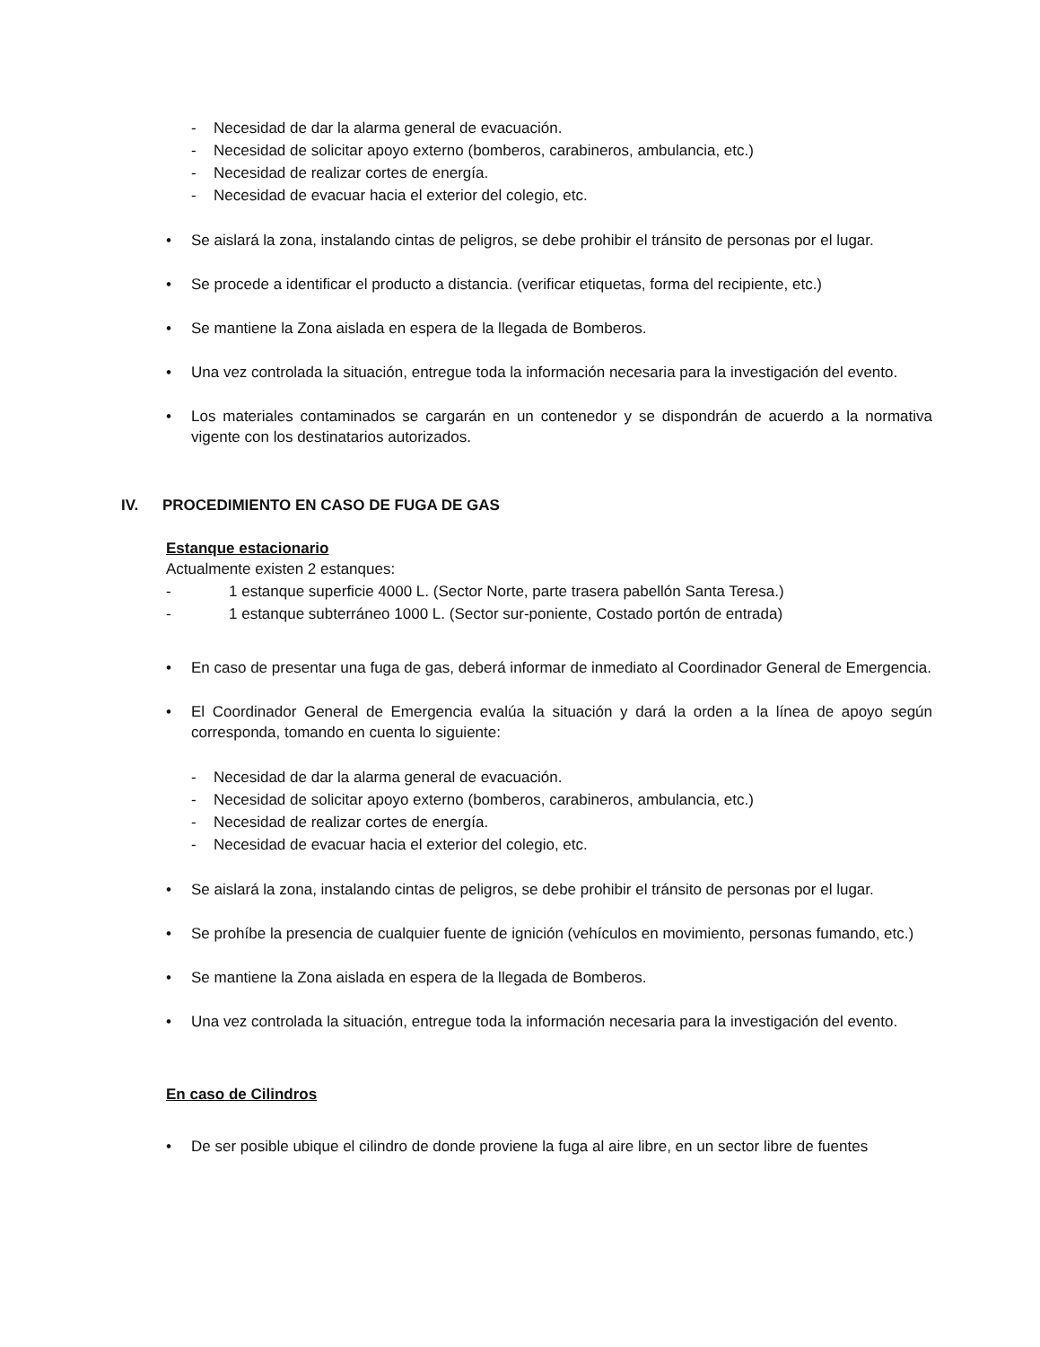- Necesidad de dar la alarma general de evacuación.
- Necesidad de solicitar apoyo externo (bomberos, carabineros, ambulancia, etc.)
- Necesidad de realizar cortes de energía.
- Necesidad de evacuar hacia el exterior del colegio, etc.
• Se aislará la zona, instalando cintas de peligros, se debe prohibir el tránsito de personas por el lugar.
• Se procede a identificar el producto a distancia. (verificar etiquetas, forma del recipiente, etc.)
• Se mantiene la Zona aislada en espera de la llegada de Bomberos.
• Una vez controlada la situación, entregue toda la información necesaria para la investigación del evento.
• Los materiales contaminados se cargarán en un contenedor y se dispondrán de acuerdo a la normativa vigente con los destinatarios autorizados.
IV. PROCEDIMIENTO EN CASO DE FUGA DE GAS
Estanque estacionario
Actualmente existen 2 estanques:
- 1 estanque superficie 4000 L. (Sector Norte, parte trasera pabellón Santa Teresa.)
- 1 estanque subterráneo 1000 L. (Sector sur-poniente, Costado portón de entrada)
• En caso de presentar una fuga de gas, deberá informar de inmediato al Coordinador General de Emergencia.
• El Coordinador General de Emergencia evalúa la situación y dará la orden a la línea de apoyo según corresponda, tomando en cuenta lo siguiente:
- Necesidad de dar la alarma general de evacuación.
- Necesidad de solicitar apoyo externo (bomberos, carabineros, ambulancia, etc.)
- Necesidad de realizar cortes de energía.
- Necesidad de evacuar hacia el exterior del colegio, etc.
• Se aislará la zona, instalando cintas de peligros, se debe prohibir el tránsito de personas por el lugar.
• Se prohíbe la presencia de cualquier fuente de ignición (vehículos en movimiento, personas fumando, etc.)
• Se mantiene la Zona aislada en espera de la llegada de Bomberos.
• Una vez controlada la situación, entregue toda la información necesaria para la investigación del evento.
En caso de Cilindros
• De ser posible ubique el cilindro de donde proviene la fuga al aire libre, en un sector libre de fuentes